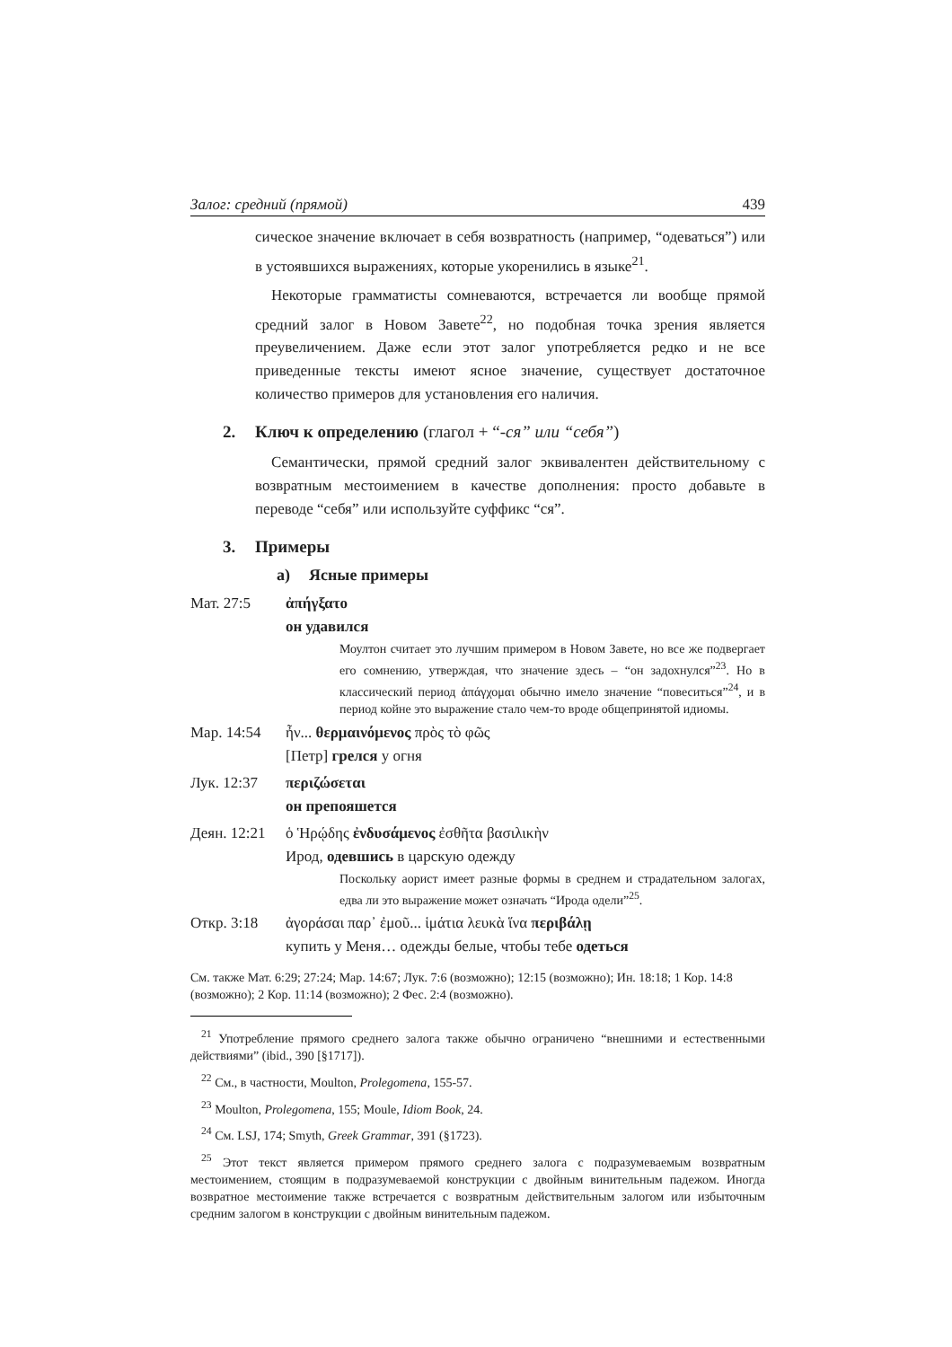Залог: средний (прямой) 439
сическое значение включает в себя возвратность (например, “одеваться”) или в устоявшихся выражениях, которые укоренились в языке<sup>21</sup>.
Некоторые грамматисты сомневаются, встречается ли вообще прямой средний залог в Новом Завете<sup>22</sup>, но подобная точка зрения является преувеличением. Даже если этот залог употребляется редко и не все приведенные тексты имеют ясное значение, существует достаточное количество примеров для установления его наличия.
2. Ключ к определению (глагол + “-ся” или “себя”)
Семантически, прямой средний залог эквивалентен действительному с возвратным местоимением в качестве дополнения: просто добавьте в переводе “себя” или используйте суффикс “ся”.
3. Примеры
a) Ясные примеры
Мат. 27:5 ἀπήγξατο
он удавился
Моултон считает это лучшим примером в Новом Завете, но все же подвергает его сомнению, утверждая, что значение здесь – “он задохнулся”<sup>23</sup>. Но в классический период ἀπάγχομαι обычно имело значение “повеситься”<sup>24</sup>, и в период койне это выражение стало чем-то вроде общепринятой идиомы.
Мар. 14:54 ἦν... θερμαινόμενος πρὸς τὸ φῶς
[Петр] грелся у огня
Лук. 12:37 περιζώσεται
он препояшется
Деян. 12:21
ὁ Ἡρῴδης ἐνδυσάμενος ἐσθῆτα βασιλικὴν
Ирод, одевшись в царскую одежду
Поскольку аорист имеет разные формы в среднем и страдательном залогах, едва ли это выражение может означать “Ирода одели”<sup>25</sup>.
Откр. 3:18 ἀγοράσαι παρ᾽ ἐμοῦ... ἱμάτια λευκὰ ἵνα περιβάλῃ
купить у Меня… одежды белые, чтобы тебе одеться
См. также Мат. 6:29; 27:24; Мар. 14:67; Лук. 7:6 (возможно); 12:15 (возможно); Ин. 18:18; 1 Кор. 14:8 (возможно); 2 Кор. 11:14 (возможно); 2 Фес. 2:4 (возможно).
<sup>21</sup> Употребление прямого среднего залога также обычно ограничено “внешними и естественными действиями” (ibid., 390 [§1717]).
<sup>22</sup> См., в частности, Moulton, Prolegomena, 155-57.
<sup>23</sup> Moulton, Prolegomena, 155; Moule, Idiom Book, 24.
<sup>24</sup> См. LSJ, 174; Smyth, Greek Grammar, 391 (§1723).
<sup>25</sup> Этот текст является примером прямого среднего залога с подразумеваемым возвратным местоимением, стоящим в подразумеваемой конструкции с двойным винительным падежом. Иногда возвратное местоимение также встречается с возвратным действительным залогом или избыточным средним залогом в конструкции с двойным винительным падежом.